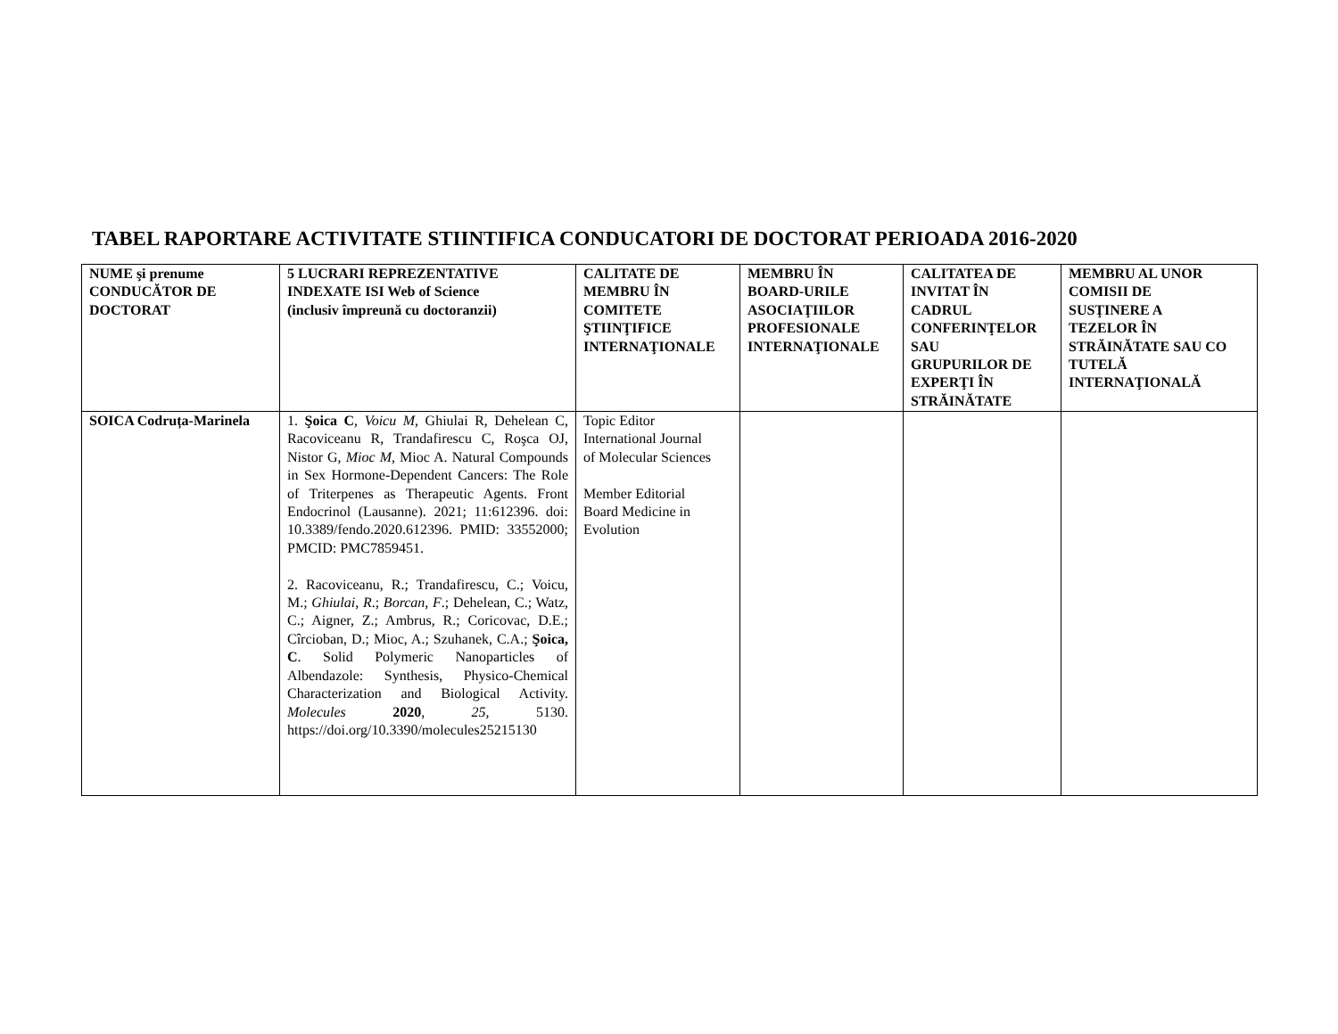TABEL RAPORTARE ACTIVITATE STIINTIFICA CONDUCATORI DE DOCTORAT PERIOADA 2016-2020
| NUME şi prenume CONDUCĂTOR DE DOCTORAT | 5 LUCRARI REPREZENTATIVE INDEXATE ISI Web of Science (inclusiv împreună cu doctoranzii) | CALITATE DE MEMBRU ÎN COMITETE ŞTIINŢIFICE INTERNAŢIONALE | MEMBRU ÎN BOARD-URILE ASOCIAŢIILOR PROFESIONALE INTERNAŢIONALE | CALITATEA DE INVITAT ÎN CADRUL CONFERINŢELOR SAU GRUPURILOR DE EXPERŢI ÎN STRĂINĂTATE | MEMBRU AL UNOR COMISII DE SUSŢINERE A TEZELOR ÎN STRĂINĂTATE SAU CO TUTELĂ INTERNAŢIONALĂ |
| --- | --- | --- | --- | --- | --- |
| SOICA Codruța-Marinela | 1. Şoica C , Voicu M , Ghiulai R, Dehelean C, Racoviceanu R, Trandafirescu C, Roşca OJ, Nistor G, Mioc M , Mioc A. Natural Compounds in Sex Hormone-Dependent Cancers: The Role of Triterpenes as Therapeutic Agents. Front Endocrinol (Lausanne). 2021; 11:612396. doi: 10.3389/fendo.2020.612396. PMID: 33552000; PMCID: PMC7859451. 2. Racoviceanu, R.; Trandafirescu, C.; Voicu, M.; Ghiulai, R .; Borcan, F .; Dehelean, C.; Watz, C.; Aigner, Z.; Ambrus, R.; Coricovac, D.E.; Cîrcioban, D.; Mioc, A.; Szuhanek, C.A.; Şoica, C . Solid Polymeric Nanoparticles of Albendazole: Synthesis, Physico-Chemical Characterization and Biological Activity. Molecules 2020 , 25 , 5130. https://doi.org/10.3390/molecules25215130 | Topic Editor International Journal of Molecular Sciences Member Editorial Board Medicine in Evolution | | | |